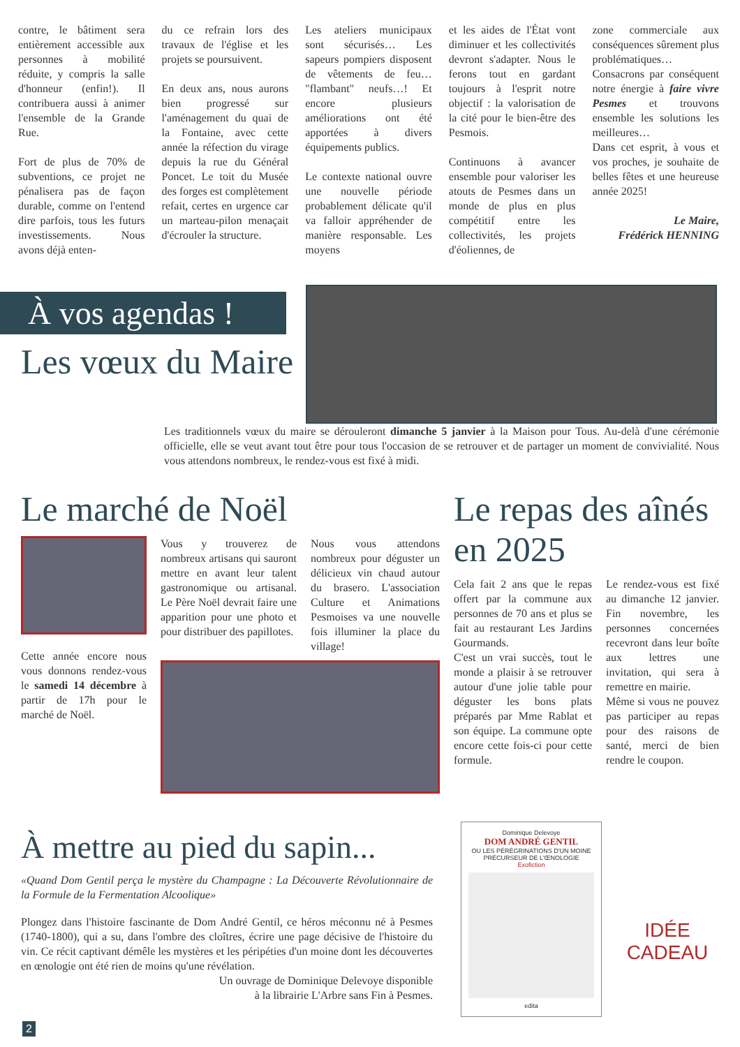contre, le bâtiment sera entièrement accessible aux personnes à mobilité réduite, y compris la salle d'honneur (enfin!). Il contribuera aussi à animer l'ensemble de la Grande Rue.
Fort de plus de 70% de subventions, ce projet ne pénalisera pas de façon durable, comme on l'entend dire parfois, tous les futurs investissements. Nous avons déjà enten-
du ce refrain lors des travaux de l'église et les projets se poursuivent.
En deux ans, nous aurons bien progressé sur l'aménagement du quai de la Fontaine, avec cette année la réfection du virage depuis la rue du Général Poncet. Le toit du Musée des forges est complètement refait, certes en urgence car un marteau-pilon menaçait d'écrouler la structure.
Les ateliers municipaux sont sécurisés… Les sapeurs pompiers disposent de vêtements de feu… "flambant" neufs…! Et encore plusieurs améliorations ont été apportées à divers équipements publics.
Le contexte national ouvre une nouvelle période probablement délicate qu'il va falloir appréhender de manière responsable. Les moyens
et les aides de l'État vont diminuer et les collectivités devront s'adapter. Nous le ferons tout en gardant toujours à l'esprit notre objectif : la valorisation de la cité pour le bien-être des Pesmois.
Continuons à avancer ensemble pour valoriser les atouts de Pesmes dans un monde de plus en plus compétitif entre les collectivités, les projets d'éoliennes, de
zone commerciale aux conséquences sûrement plus problématiques… Consacrons par conséquent notre énergie à faire vivre Pesmes et trouvons ensemble les solutions les meilleures…
Dans cet esprit, à vous et vos proches, je souhaite de belles fêtes et une heureuse année 2025!
Le Maire,
Frédérick HENNING
À vos agendas !
Les vœux du Maire
Les traditionnels vœux du maire se dérouleront dimanche 5 janvier à la Maison pour Tous. Au-delà d'une cérémonie officielle, elle se veut avant tout être pour tous l'occasion de se retrouver et de partager un moment de convivialité. Nous vous attendons nombreux, le rendez-vous est fixé à midi.
Le marché de Noël
Cette année encore nous vous donnons rendez-vous le samedi 14 décembre à partir de 17h pour le marché de Noël.
Vous y trouverez de nombreux artisans qui sauront mettre en avant leur talent gastronomique ou artisanal. Le Père Noël devrait faire une apparition pour une photo et pour distribuer des papillotes.
Nous vous attendons nombreux pour déguster un délicieux vin chaud autour du brasero. L'association Culture et Animations Pesmoises va une nouvelle fois illuminer la place du village!
Le repas des aînés en 2025
Cela fait 2 ans que le repas offert par la commune aux personnes de 70 ans et plus se fait au restaurant Les Jardins Gourmands.
C'est un vrai succès, tout le monde a plaisir à se retrouver autour d'une jolie table pour déguster les bons plats préparés par Mme Rablat et son équipe. La commune opte encore cette fois-ci pour cette formule.
Le rendez-vous est fixé au dimanche 12 janvier. Fin novembre, les personnes concernées recevront dans leur boîte aux lettres une invitation, qui sera à remettre en mairie.
Même si vous ne pouvez pas participer au repas pour des raisons de santé, merci de bien rendre le coupon.
À mettre au pied du sapin...
«Quand Dom Gentil perça le mystère du Champagne : La Découverte Révolutionnaire de la Formule de la Fermentation Alcoolique»
Plongez dans l'histoire fascinante de Dom André Gentil, ce héros méconnu né à Pesmes (1740-1800), qui a su, dans l'ombre des cloîtres, écrire une page décisive de l'histoire du vin. Ce récit captivant démêle les mystères et les péripéties d'un moine dont les découvertes en œnologie ont été rien de moins qu'une révélation.
Un ouvrage de Dominique Delevoye disponible
à la librairie L'Arbre sans Fin à Pesmes.
Dominique Delevoye
DOM ANDRÉ GENTIL
OU LES PÉRÉGRINATIONS D'UN MOINE PRÉCURSEUR DE L'ŒNOLOGIE
Exofiction
edita
IDÉE
CADEAU
2